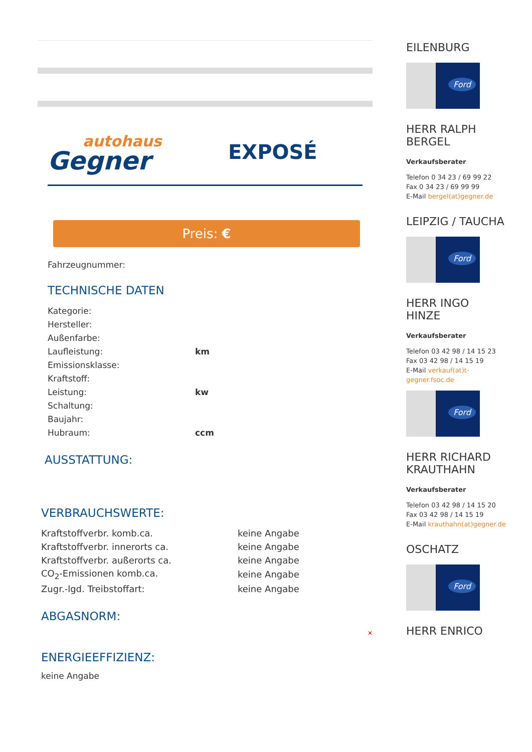autohaus
Gegner
EXPOSÉ
Preis: €
Fahrzeugnummer:
TECHNISCHE DATEN
| Kategorie: | |
| Hersteller: | |
| Außenfarbe: | |
| Laufleistung: | km |
| Emissionsklasse: | |
| Kraftstoff: | |
| Leistung: | kw |
| Schaltung: | |
| Baujahr: | |
| Hubraum: | ccm |
AUSSTATTUNG:
VERBRAUCHSWERTE:
| Kraftstoffverbr. komb.ca. | keine Angabe |
| Kraftstoffverbr. innerorts ca. | keine Angabe |
| Kraftstoffverbr. außerorts ca. | keine Angabe |
| CO<sub>2</sub>-Emissionen komb.ca. | keine Angabe |
| Zugr.-lgd. Treibstoffart: | keine Angabe |
ABGASNORM:
✕
ENERGIEEFFIZIENZ:
keine Angabe
EILENBURG
Ford
HERR RALPH BERGEL
Verkaufsberater
Telefon 0 34 23 / 69 99 22
Fax 0 34 23 / 69 99 99
E-Mail bergel(at)gegner.de
LEIPZIG / TAUCHA
Ford
HERR INGO HINZE
Verkaufsberater
Telefon 03 42 98 / 14 15 23
Fax 03 42 98 / 14 15 19
E-Mail verkauf(at)t-gegner.fsoc.de
Ford
HERR RICHARD KRAUTHAHN
Verkaufsberater
Telefon 03 42 98 / 14 15 20
Fax 03 42 98 / 14 15 19
E-Mail krauthahn(at)gegner.de
OSCHATZ
Ford
HERR ENRICO